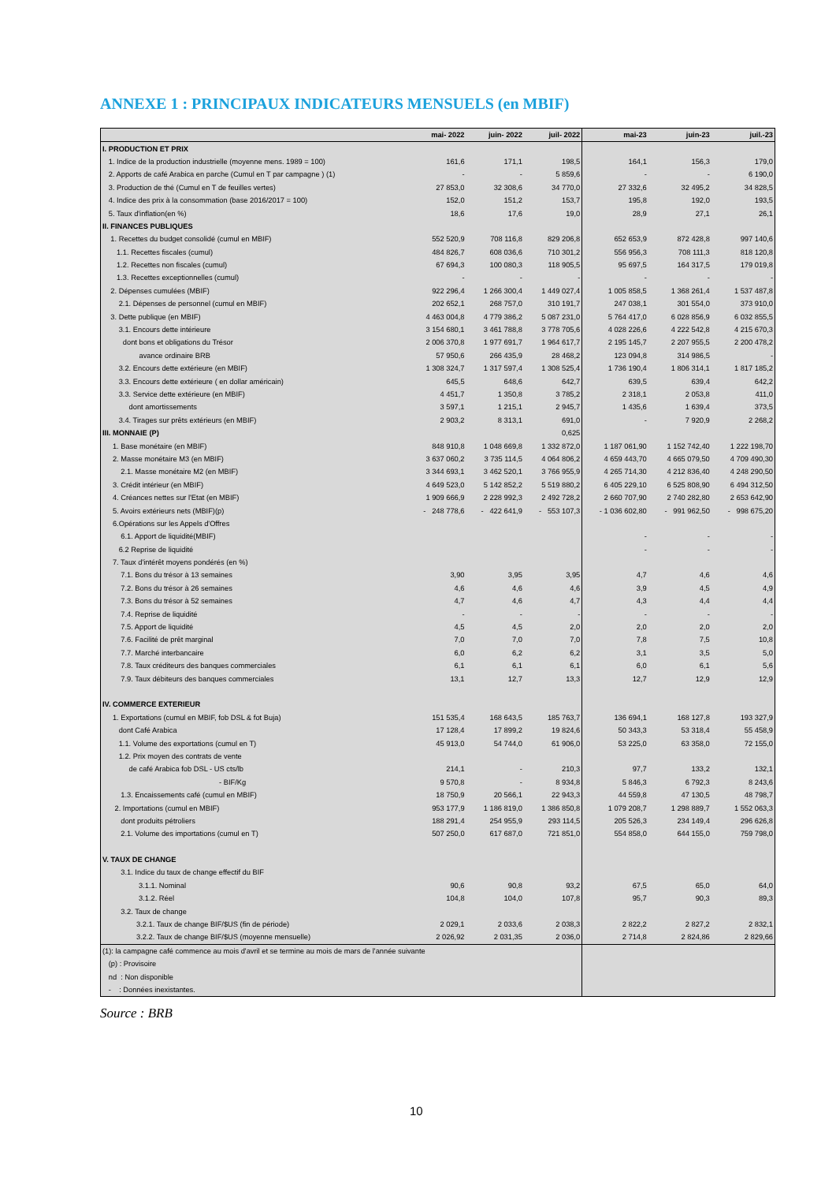ANNEXE 1 : PRINCIPAUX INDICATEURS MENSUELS (en MBIF)
| | mai- 2022 | juin- 2022 | juil- 2022 | mai-23 | juin-23 | juil.-23 |
| --- | --- | --- | --- | --- | --- | --- |
| I. PRODUCTION ET PRIX | | | | | | |
| 1. Indice de la production industrielle (moyenne mens. 1989 = 100) | 161,6 | 171,1 | 198,5 | 164,1 | 156,3 | 179,0 |
| 2. Apports de café Arabica en parche (Cumul en T par campagne ) (1) | - | - | 5 859,6 | - | - | 6 190,0 |
| 3. Production de thé (Cumul en T de feuilles vertes) | 27 853,0 | 32 308,6 | 34 770,0 | 27 332,6 | 32 495,2 | 34 828,5 |
| 4. Indice des prix à la consommation (base 2016/2017 = 100) | 152,0 | 151,2 | 153,7 | 195,8 | 192,0 | 193,5 |
| 5. Taux d'inflation(en %) | 18,6 | 17,6 | 19,0 | 28,9 | 27,1 | 26,1 |
| II. FINANCES PUBLIQUES | | | | | | |
| 1. Recettes du budget consolidé (cumul en MBIF) | 552 520,9 | 708 116,8 | 829 206,8 | 652 653,9 | 872 428,8 | 997 140,6 |
| 1.1. Recettes fiscales (cumul) | 484 826,7 | 608 036,6 | 710 301,2 | 556 956,3 | 708 111,3 | 818 120,8 |
| 1.2. Recettes non fiscales (cumul) | 67 694,3 | 100 080,3 | 118 905,5 | 95 697,5 | 164 317,5 | 179 019,8 |
| 1.3. Recettes exceptionnelles (cumul) | - | - | - | - | - | - |
| 2. Dépenses cumulées (MBIF) | 922 296,4 | 1 266 300,4 | 1 449 027,4 | 1 005 858,5 | 1 368 261,4 | 1 537 487,8 |
| 2.1. Dépenses de personnel (cumul en MBIF) | 202 652,1 | 268 757,0 | 310 191,7 | 247 038,1 | 301 554,0 | 373 910,0 |
| 3. Dette publique (en MBIF) | 4 463 004,8 | 4 779 386,2 | 5 087 231,0 | 5 764 417,0 | 6 028 856,9 | 6 032 855,5 |
| 3.1. Encours dette intérieure | 3 154 680,1 | 3 461 788,8 | 3 778 705,6 | 4 028 226,6 | 4 222 542,8 | 4 215 670,3 |
| dont bons et obligations du Trésor | 2 006 370,8 | 1 977 691,7 | 1 964 617,7 | 2 195 145,7 | 2 207 955,5 | 2 200 478,2 |
| avance ordinaire BRB | 57 950,6 | 266 435,9 | 28 468,2 | 123 094,8 | 314 986,5 | - |
| 3.2. Encours dette extérieure (en MBIF) | 1 308 324,7 | 1 317 597,4 | 1 308 525,4 | 1 736 190,4 | 1 806 314,1 | 1 817 185,2 |
| 3.3. Encours dette extérieure ( en dollar américain) | 645,5 | 648,6 | 642,7 | 639,5 | 639,4 | 642,2 |
| 3.3. Service dette extérieure (en MBIF) | 4 451,7 | 1 350,8 | 3 785,2 | 2 318,1 | 2 053,8 | 411,0 |
| dont amortissements | 3 597,1 | 1 215,1 | 2 945,7 | 1 435,6 | 1 639,4 | 373,5 |
| 3.4. Tirages sur prêts extérieurs (en MBIF) | 2 903,2 | 8 313,1 | 691,0 | - | 7 920,9 | 2 268,2 |
| III. MONNAIE (P) | | | 0,625 | | | |
| 1. Base monétaire (en MBIF) | 848 910,8 | 1 048 669,8 | 1 332 872,0 | 1 187 061,90 | 1 152 742,40 | 1 222 198,70 |
| 2. Masse monétaire M3 (en MBIF) | 3 637 060,2 | 3 735 114,5 | 4 064 806,2 | 4 659 443,70 | 4 665 079,50 | 4 709 490,30 |
| 2.1. Masse monétaire M2 (en MBIF) | 3 344 693,1 | 3 462 520,1 | 3 766 955,9 | 4 265 714,30 | 4 212 836,40 | 4 248 290,50 |
| 3. Crédit intérieur (en MBIF) | 4 649 523,0 | 5 142 852,2 | 5 519 880,2 | 6 405 229,10 | 6 525 808,90 | 6 494 312,50 |
| 4. Créances nettes sur l'Etat (en MBIF) | 1 909 666,9 | 2 228 992,3 | 2 492 728,2 | 2 660 707,90 | 2 740 282,80 | 2 653 642,90 |
| 5. Avoirs extérieurs nets (MBIF)(p) | - 248 778,6 | - 422 641,9 | - 553 107,3 | - 1 036 602,80 | - 991 962,50 | - 998 675,20 |
| 6.Opérations sur les Appels d'Offres | | | | | | |
| 6.1. Apport de liquidité(MBIF) | | | | - | - | - |
| 6.2 Reprise de liquidité | | | | - | - | - |
| 7. Taux d'intérêt moyens pondérés (en %) | | | | | | |
| 7.1. Bons du trésor à 13 semaines | 3,90 | 3,95 | 3,95 | 4,7 | 4,6 | 4,6 |
| 7.2. Bons du trésor à 26 semaines | 4,6 | 4,6 | 4,6 | 3,9 | 4,5 | 4,9 |
| 7.3. Bons du trésor à 52 semaines | 4,7 | 4,6 | 4,7 | 4,3 | 4,4 | 4,4 |
| 7.4. Reprise de liquidité | - | - | - | - | - | - |
| 7.5. Apport de liquidité | 4,5 | 4,5 | 2,0 | 2,0 | 2,0 | 2,0 |
| 7.6. Facilité de prêt marginal | 7,0 | 7,0 | 7,0 | 7,8 | 7,5 | 10,8 |
| 7.7. Marché interbancaire | 6,0 | 6,2 | 6,2 | 3,1 | 3,5 | 5,0 |
| 7.8. Taux créditeurs des banques commerciales | 6,1 | 6,1 | 6,1 | 6,0 | 6,1 | 5,6 |
| 7.9. Taux débiteurs des banques commerciales | 13,1 | 12,7 | 13,3 | 12,7 | 12,9 | 12,9 |
| IV. COMMERCE EXTERIEUR | | | | | | |
| 1. Exportations (cumul en MBIF, fob DSL & fot Buja) | 151 535,4 | 168 643,5 | 185 763,7 | 136 694,1 | 168 127,8 | 193 327,9 |
| dont Café Arabica | 17 128,4 | 17 899,2 | 19 824,6 | 50 343,3 | 53 318,4 | 55 458,9 |
| 1.1. Volume des exportations (cumul en T) | 45 913,0 | 54 744,0 | 61 906,0 | 53 225,0 | 63 358,0 | 72 155,0 |
| 1.2. Prix moyen des contrats de vente | | | | | | |
| de café Arabica fob DSL - US cts/lb | 214,1 | - | 210,3 | 97,7 | 133,2 | 132,1 |
| - BIF/Kg | 9 570,8 | - | 8 934,8 | 5 846,3 | 6 792,3 | 8 243,6 |
| 1.3. Encaissements café (cumul en MBIF) | 18 750,9 | 20 566,1 | 22 943,3 | 44 559,8 | 47 130,5 | 48 798,7 |
| 2. Importations (cumul en MBIF) | 953 177,9 | 1 186 819,0 | 1 386 850,8 | 1 079 208,7 | 1 298 889,7 | 1 552 063,3 |
| dont produits pétroliers | 188 291,4 | 254 955,9 | 293 114,5 | 205 526,3 | 234 149,4 | 296 626,8 |
| 2.1. Volume des importations (cumul en T) | 507 250,0 | 617 687,0 | 721 851,0 | 554 858,0 | 644 155,0 | 759 798,0 |
| V. TAUX DE CHANGE | | | | | | |
| 3.1. Indice du taux de change effectif du BIF | | | | | | |
| 3.1.1. Nominal | 90,6 | 90,8 | 93,2 | 67,5 | 65,0 | 64,0 |
| 3.1.2. Réel | 104,8 | 104,0 | 107,8 | 95,7 | 90,3 | 89,3 |
| 3.2. Taux de change | | | | | | |
| 3.2.1. Taux de change BIF/$US (fin de période) | 2 029,1 | 2 033,6 | 2 038,3 | 2 822,2 | 2 827,2 | 2 832,1 |
| 3.2.2. Taux de change BIF/$US (moyenne mensuelle) | 2 026,92 | 2 031,35 | 2 036,0 | 2 714,8 | 2 824,86 | 2 829,66 |
| (1): la campagne café commence au mois d'avril et se termine au mois de mars de l'année suivante | | | | | | |
| (p) : Provisoire | | | | | | |
| nd : Non disponible | | | | | | |
| - : Données inexistantes. | | | | | | |
Source : BRB
10